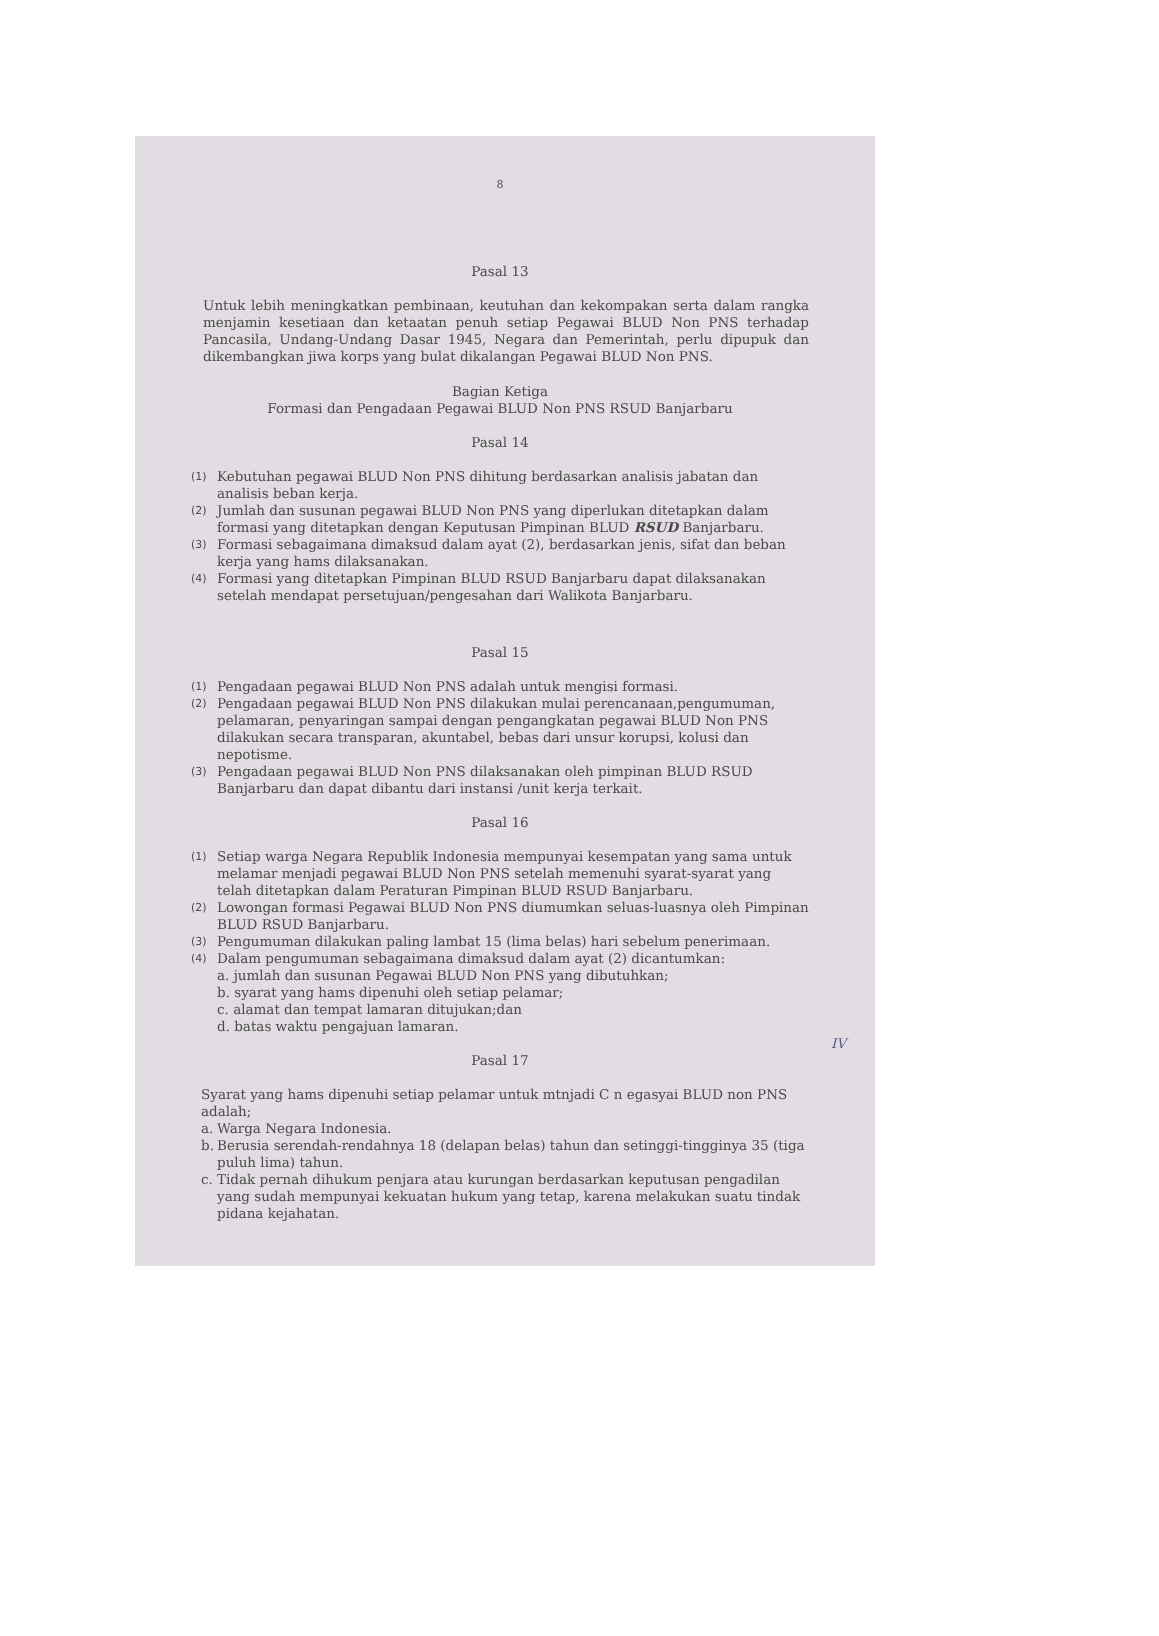8
Pasal 13
Untuk lebih meningkatkan pembinaan, keutuhan dan kekompakan serta dalam rangka menjamin kesetiaan dan ketaatan penuh setiap Pegawai BLUD Non PNS terhadap Pancasila, Undang-Undang Dasar 1945, Negara dan Pemerintah, perlu dipupuk dan dikembangkan jiwa korps yang bulat dikalangan Pegawai BLUD Non PNS.
Bagian Ketiga
Formasi dan Pengadaan Pegawai BLUD Non PNS RSUD Banjarbaru
Pasal 14
(1)
Kebutuhan pegawai BLUD Non PNS dihitung berdasarkan analisis jabatan dan analisis beban kerja.
(2)
Jumlah dan susunan pegawai BLUD Non PNS yang diperlukan ditetapkan dalam formasi yang ditetapkan dengan Keputusan Pimpinan BLUD RSUD Banjarbaru.
(3)
Formasi sebagaimana dimaksud dalam ayat (2), berdasarkan jenis, sifat dan beban kerja yang hams dilaksanakan.
(4)
Formasi yang ditetapkan Pimpinan BLUD RSUD Banjarbaru dapat dilaksanakan setelah mendapat persetujuan/pengesahan dari Walikota Banjarbaru.
Pasal 15
(1)
Pengadaan pegawai BLUD Non PNS adalah untuk mengisi formasi.
(2)
Pengadaan pegawai BLUD Non PNS dilakukan mulai perencanaan,pengumuman, pelamaran, penyaringan sampai dengan pengangkatan pegawai BLUD Non PNS dilakukan secara transparan, akuntabel, bebas dari unsur korupsi, kolusi dan nepotisme.
(3)
Pengadaan pegawai BLUD Non PNS dilaksanakan oleh pimpinan BLUD RSUD Banjarbaru dan dapat dibantu dari instansi /unit kerja terkait.
Pasal 16
(1)
Setiap warga Negara Republik Indonesia mempunyai kesempatan yang sama untuk melamar menjadi pegawai BLUD Non PNS setelah memenuhi syarat-syarat yang telah ditetapkan dalam Peraturan Pimpinan BLUD RSUD Banjarbaru.
(2)
Lowongan formasi Pegawai BLUD Non PNS diumumkan seluas-luasnya oleh Pimpinan BLUD RSUD Banjarbaru.
(3)
Pengumuman dilakukan paling lambat 15 (lima belas) hari sebelum penerimaan.
(4)
Dalam pengumuman sebagaimana dimaksud dalam ayat (2) dicantumkan:
a. jumlah dan susunan Pegawai BLUD Non PNS yang dibutuhkan;
b. syarat yang hams dipenuhi oleh setiap pelamar;
c. alamat dan tempat lamaran ditujukan;dan
d. batas waktu pengajuan lamaran.
IV
Pasal 17
Syarat yang hams dipenuhi setiap pelamar untuk mtnjadi C n egasyai BLUD non PNS adalah;
a.
Warga Negara Indonesia.
b.
Berusia serendah-rendahnya 18 (delapan belas) tahun dan setinggi-tingginya 35 (tiga puluh lima) tahun.
c.
Tidak pernah dihukum penjara atau kurungan berdasarkan keputusan pengadilan yang sudah mempunyai kekuatan hukum yang tetap, karena melakukan suatu tindak pidana kejahatan.